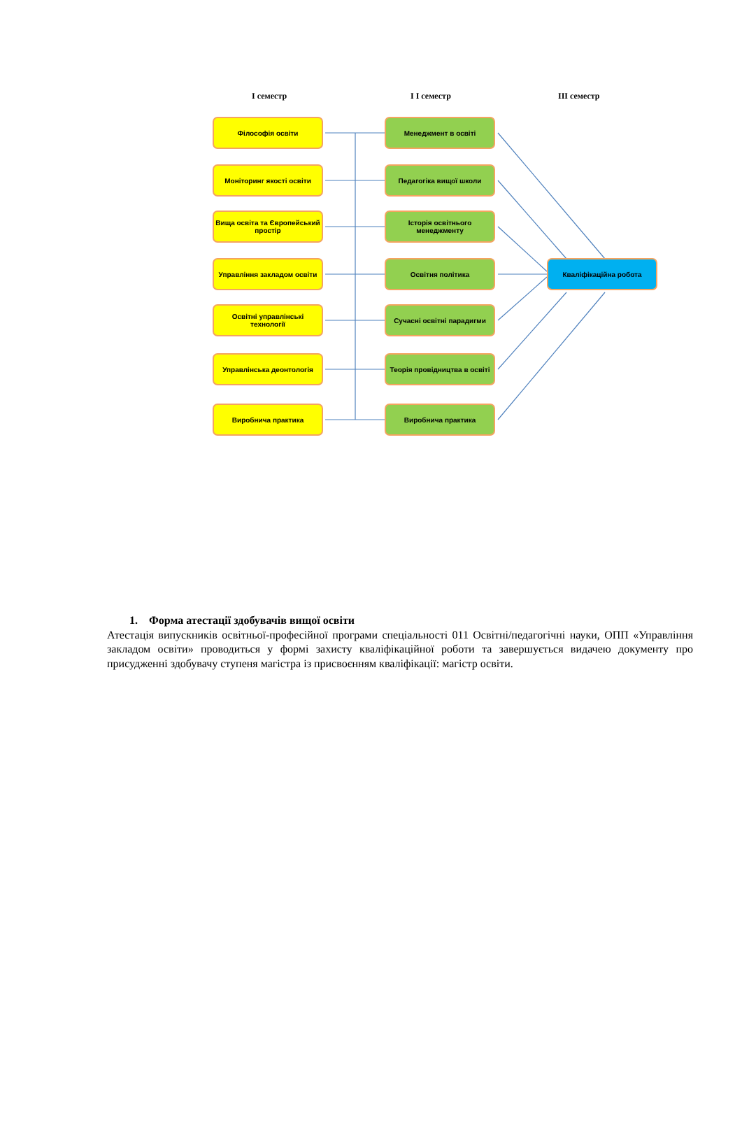І семестр І І семестр ІІІ семестр
Філософія освіти
Моніторинг якості освіти
Вища освіта та Європейський простір
Управління закладом освіти
Освітні управлінські технології
Управлінська деонтологія
Виробнича практика
Менеджмент в освіті
Педагогіка вищої школи
Історія освітнього менеджменту
Освітня політика
Сучасні освітні парадигми
Теорія провідництва в освіті
Виробнича практика
Кваліфікаційна робота
1. Форма атестації здобувачів вищої освіти
Атестація випускників освітньої-професійної програми спеціальності 011 Освітні/педагогічні науки, ОПП «Управління закладом освіти» проводиться у формі захисту кваліфікаційної роботи та завершується видачею документу про присудженні здобувачу ступеня магістра із присвоєнням кваліфікації: магістр освіти.